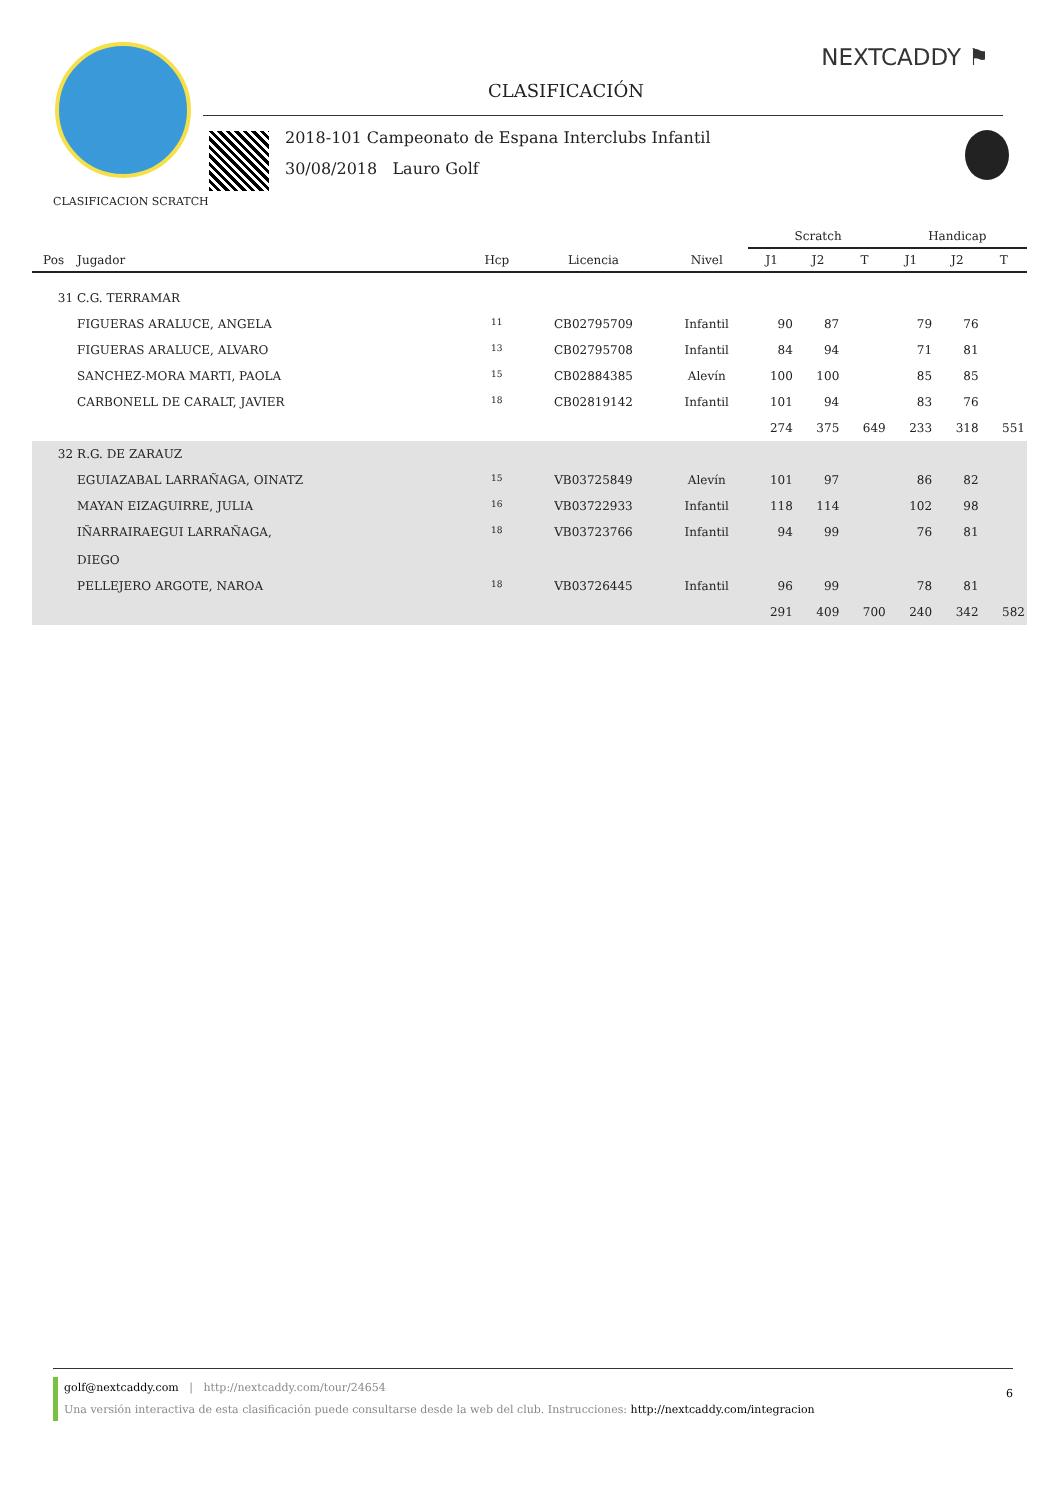NEXTCADDY ⚑
CLASIFICACIÓN
2018-101 Campeonato de Espana Interclubs Infantil
30/08/2018 Lauro Golf
CLASIFICACION SCRATCH
| | | | | | Scratch | | | Handicap | | |
| --- | --- | --- | --- | --- | --- | --- | --- | --- | --- | --- |
| Pos | Jugador | Hcp | Licencia | Nivel | J1 | J2 | T | J1 | J2 | T |
| 31 | C.G. TERRAMAR | | | | | | | | | |
| | FIGUERAS ARALUCE, ANGELA | 11 | CB02795709 | Infantil | 90 | 87 | | 79 | 76 | |
| | FIGUERAS ARALUCE, ALVARO | 13 | CB02795708 | Infantil | 84 | 94 | | 71 | 81 | |
| | SANCHEZ-MORA MARTI, PAOLA | 15 | CB02884385 | Alevín | 100 | 100 | | 85 | 85 | |
| | CARBONELL DE CARALT, JAVIER | 18 | CB02819142 | Infantil | 101 | 94 | | 83 | 76 | |
| | | | | | 274 | 375 | 649 | 233 | 318 | 551 |
| 32 | R.G. DE ZARAUZ | | | | | | | | | |
| | EGUIAZABAL LARRAÑAGA, OINATZ | 15 | VB03725849 | Alevín | 101 | 97 | | 86 | 82 | |
| | MAYAN EIZAGUIRRE, JULIA | 16 | VB03722933 | Infantil | 118 | 114 | | 102 | 98 | |
| | IÑARRAIRAEGUI LARRAÑAGA, DIEGO | 18 | VB03723766 | Infantil | 94 | 99 | | 76 | 81 | |
| | PELLEJERO ARGOTE, NAROA | 18 | VB03726445 | Infantil | 96 | 99 | | 78 | 81 | |
| | | | | | 291 | 409 | 700 | 240 | 342 | 582 |
golf@nextcaddy.com | http://nextcaddy.com/tour/24654
Una versión interactiva de esta clasificación puede consultarse desde la web del club. Instrucciones: http://nextcaddy.com/integracion
6